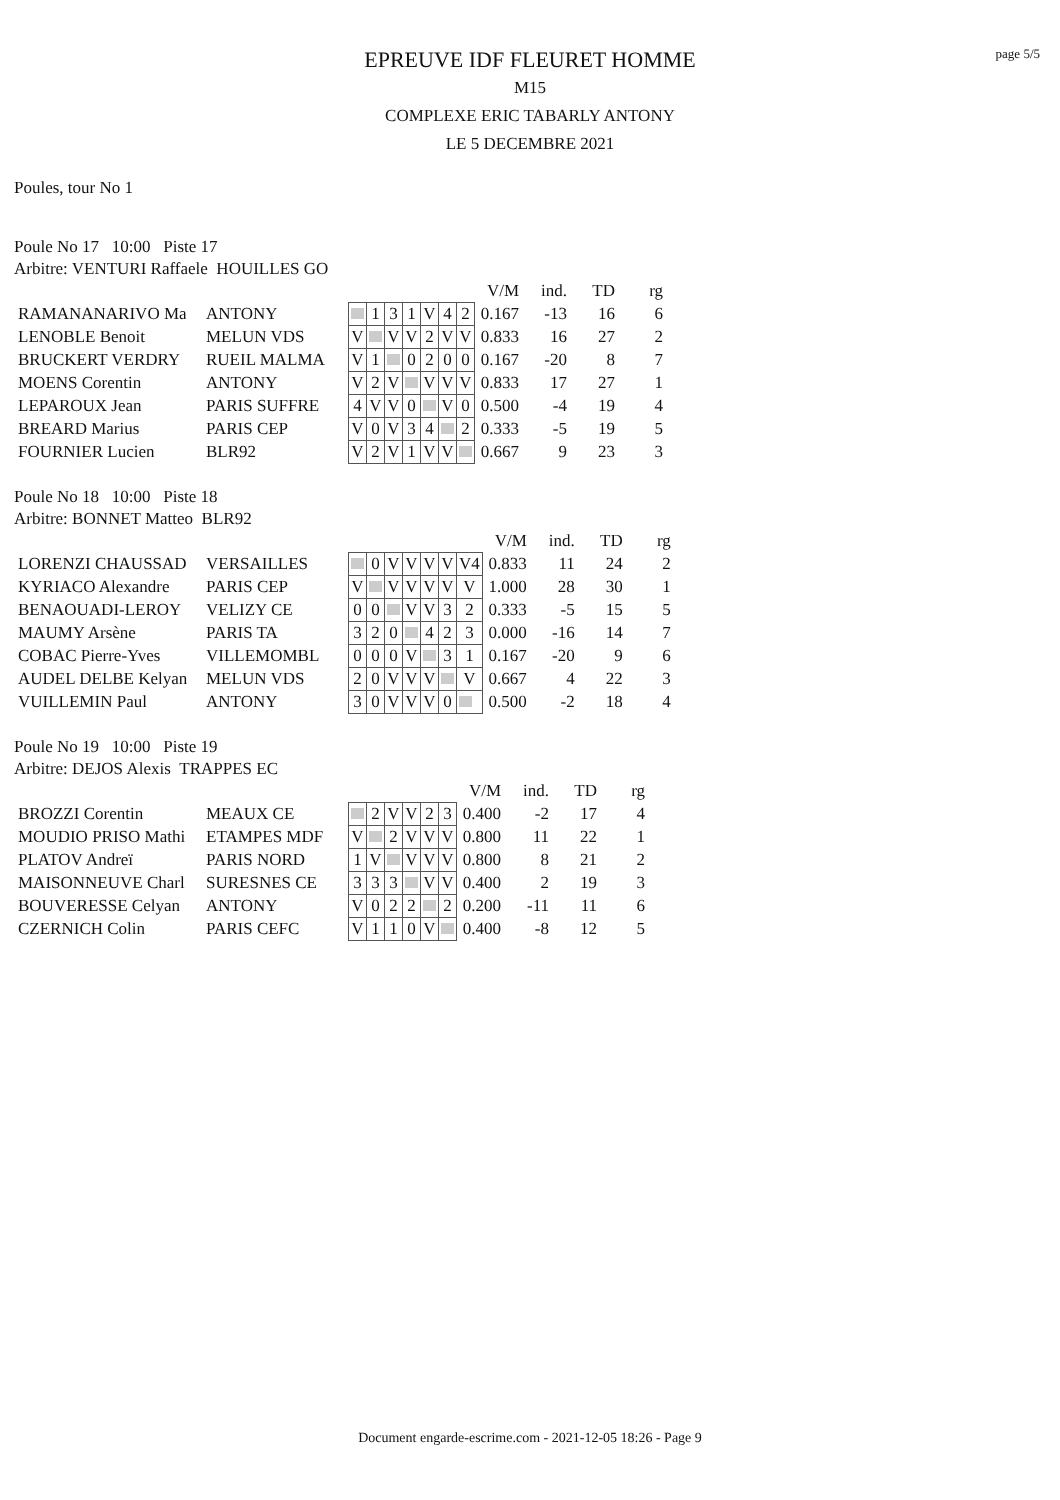page 5/5
EPREUVE IDF FLEURET HOMME
M15
COMPLEXE ERIC TABARLY ANTONY
LE 5 DECEMBRE 2021
Poules, tour No 1
Poule No 17 10:00 Piste 17
Arbitre: VENTURI Raffaele HOUILLES GO
| | | | | | | | | | | V/M | ind. | TD | rg |
| RAMANANARIVO Ma | ANTONY | | | 1 | 3 | 1 | V | 4 | 2 | 0.167 | -13 | 16 | 6 |
| LENOBLE Benoit | MELUN VDS | | V | | V | V | 2 | V | V | 0.833 | 16 | 27 | 2 |
| BRUCKERT VERDRY | RUEIL MALMA | | V | 1 | | 0 | 2 | 0 | 0 | 0.167 | -20 | 8 | 7 |
| MOENS Corentin | ANTONY | | V | 2 | V | | V | V | V | 0.833 | 17 | 27 | 1 |
| LEPAROUX Jean | PARIS SUFFRE | | 4 | V | V | 0 | | V | 0 | 0.500 | -4 | 19 | 4 |
| BREARD Marius | PARIS CEP | | V | 0 | V | 3 | 4 | | 2 | 0.333 | -5 | 19 | 5 |
| FOURNIER Lucien | BLR92 | | V | 2 | V | 1 | V | V | | 0.667 | 9 | 23 | 3 |
Poule No 18 10:00 Piste 18
Arbitre: BONNET Matteo BLR92
| | | | | | | | | | | V/M | ind. | TD | rg |
| LORENZI CHAUSSAD | VERSAILLES | | | 0 | V | V | V | V | V4 | 0.833 | 11 | 24 | 2 |
| KYRIACO Alexandre | PARIS CEP | | V | | V | V | V | V | V | 1.000 | 28 | 30 | 1 |
| BENAOUADI-LEROY | VELIZY CE | | 0 | 0 | | V | V | 3 | 2 | 0.333 | -5 | 15 | 5 |
| MAUMY Arsène | PARIS TA | | 3 | 2 | 0 | | 4 | 2 | 3 | 0.000 | -16 | 14 | 7 |
| COBAC Pierre-Yves | VILLEMOMBL | | 0 | 0 | 0 | V | | 3 | 1 | 0.167 | -20 | 9 | 6 |
| AUDEL DELBE Kelyan | MELUN VDS | | 2 | 0 | V | V | V | | V | 0.667 | 4 | 22 | 3 |
| VUILLEMIN Paul | ANTONY | | 3 | 0 | V | V | V | 0 | | 0.500 | -2 | 18 | 4 |
Poule No 19 10:00 Piste 19
Arbitre: DEJOS Alexis TRAPPES EC
| | | | | | | | | | V/M | ind. | TD | rg |
| BROZZI Corentin | MEAUX CE | | | 2 | V | V | 2 | 3 | 0.400 | -2 | 17 | 4 |
| MOUDIO PRISO Mathi | ETAMPES MDF | | V | | 2 | V | V | V | 0.800 | 11 | 22 | 1 |
| PLATOV Andreï | PARIS NORD | | 1 | V | | V | V | V | 0.800 | 8 | 21 | 2 |
| MAISONNEUVE Charl | SURESNES CE | | 3 | 3 | 3 | | V | V | 0.400 | 2 | 19 | 3 |
| BOUVERESSE Celyan | ANTONY | | V | 0 | 2 | 2 | | 2 | 0.200 | -11 | 11 | 6 |
| CZERNICH Colin | PARIS CEFC | | V | 1 | 1 | 0 | V | | 0.400 | -8 | 12 | 5 |
Document engarde-escrime.com - 2021-12-05 18:26 - Page 9